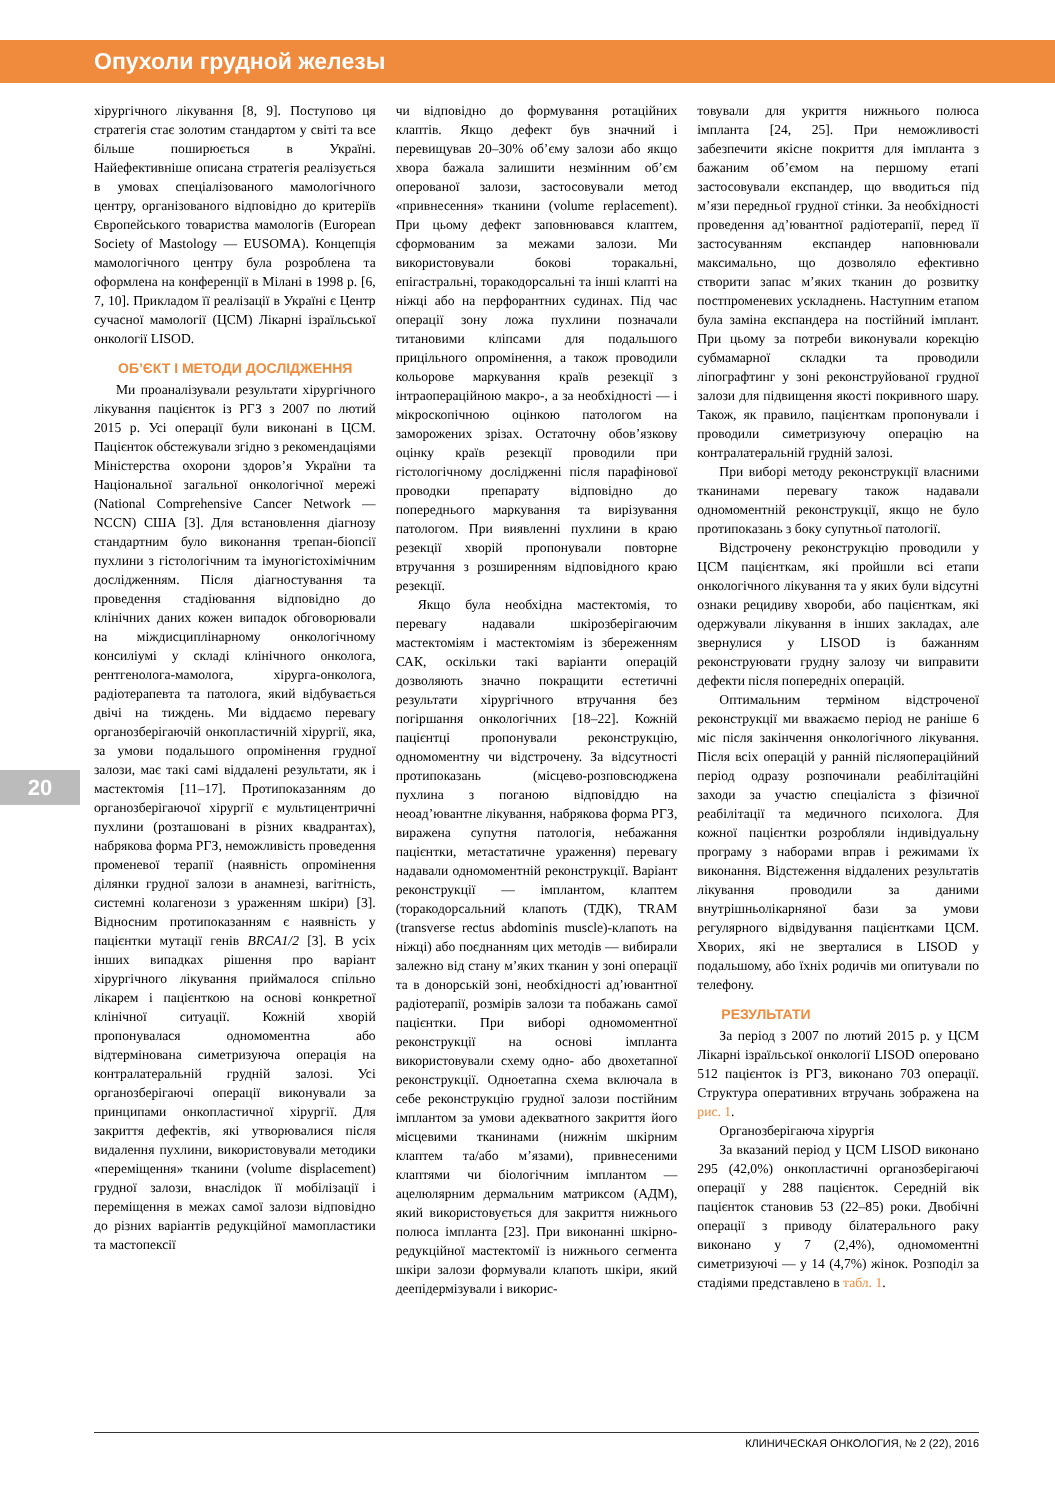Опухоли грудной железы
хірургічного лікування [8, 9]. Поступово ця стратегія стає золотим стандартом у світі та все більше поширюється в Україні. Найефективніше описана стратегія реалізується в умовах спеціалізованого мамологічного центру, організованого відповідно до критеріїв Європейського товариства мамологів (European Society of Mastology — EUSOMA). Концепція мамологічного центру була розроблена та оформлена на конференції в Мілані в 1998 р. [6, 7, 10]. Прикладом її реалізації в Україні є Центр сучасної мамології (ЦСМ) Лікарні ізраїльської онкології LISOD.
ОБ’ЄКТ І МЕТОДИ ДОСЛІДЖЕННЯ
Ми проаналізували результати хірургічного лікування пацієнток із РГЗ з 2007 по лютий 2015 р. Усі операції були виконані в ЦСМ. Пацієнток обстежували згідно з рекомендаціями Міністерства охорони здоров’я України та Національної загальної онкологічної мережі (National Comprehensive Cancer Network — NCCN) США [3]. Для встановлення діагнозу стандартним було виконання трепан-біопсії пухлини з гістологічним та імуногістохімічним дослідженням. Після діагностування та проведення стадіювання відповідно до клінічних даних кожен випадок обговорювали на міждисциплінарному онкологічному консиліумі у складі клінічного онколога, рентгенолога-мамолога, хірурга-онколога, радіотерапевта та патолога, який відбувається двічі на тиждень. Ми віддаємо перевагу органозберігаючій онкопластичній хірургії, яка, за умови подальшого опромінення грудної залози, має такі самі віддалені результати, як і мастектомія [11–17]. Протипоказанням до органозберігаючої хірургії є мультицентричні пухлини (розташовані в різних квадрантах), набрякова форма РГЗ, неможливість проведення променевої терапії (наявність опромінення ділянки грудної залози в анамнезі, вагітність, системні колагенози з ураженням шкіри) [3]. Відносним протипоказанням є наявність у пацієнтки мутації генів BRCA1/2 [3]. В усіх інших випадках рішення про варіант хірургічного лікування приймалося спільно лікарем і пацієнткою на основі конкретної клінічної ситуації. Кожній хворій пропонувалася одномоментна або відтермінована симетризуюча операція на контралатеральній грудній залозі. Усі органозберігаючі операції виконували за принципами онкопластичної хірургії. Для закриття дефектів, які утворювалися після видалення пухлини, використовували методики «переміщення» тканини (volume displacement) грудної залози, внаслідок її мобілізації і переміщення в межах самої залози відповідно до різних варіантів редукційної мамопластики та мастопексії
чи відповідно до формування ротаційних клаптів. Якщо дефект був значний і перевищував 20–30% об’єму залози або якщо хвора бажала залишити незмінним об’єм оперованої залози, застосовували метод «привнесення» тканини (volume replacement). При цьому дефект заповнювався клаптем, сформованим за межами залози. Ми використовували бокові торакальні, епігастральні, торакодорсальні та інші клапті на ніжці або на перфорантних судинах. Під час операції зону ложа пухлини позначали титановими кліпсами для подальшого прицільного опромінення, а також проводили кольорове маркування країв резекції з інтраопераційною макро-, а за необхідності — і мікроскопічною оцінкою патологом на заморожених зрізах. Остаточну обов’язкову оцінку країв резекції проводили при гістологічному дослідженні після парафінової проводки препарату відповідно до попереднього маркування та вирізування патологом. При виявленні пухлини в краю резекції хворій пропонували повторне втручання з розширенням відповідного краю резекції.
Якщо була необхідна мастектомія, то перевагу надавали шкірозберігаючим мастектоміям і мастектоміям із збереженням САК, оскільки такі варіанти операцій дозволяють значно покращити естетичні результати хірургічного втручання без погіршання онкологічних [18–22]. Кожній пацієнтці пропонували реконструкцію, одномоментну чи відстрочену. За відсутності протипоказань (місцево-розповсюджена пухлина з поганою відповіддю на неоад’ювантне лікування, набрякова форма РГЗ, виражена супутня патологія, небажання пацієнтки, метастатичне ураження) перевагу надавали одномоментній реконструкції. Варіант реконструкції — імплантом, клаптем (торакодорсальний клапоть (ТДК), TRAM (transverse rectus abdominis muscle)-клапоть на ніжці) або поєднанням цих методів — вибирали залежно від стану м’яких тканин у зоні операції та в донорській зоні, необхідності ад’ювантної радіотерапії, розмірів залози та побажань самої пацієнтки. При виборі одномоментної реконструкції на основі імпланта використовували схему одно- або двохетапної реконструкції. Одноетапна схема включала в себе реконструкцію грудної залози постійним імплантом за умови адекватного закриття його місцевими тканинами (нижнім шкірним клаптем та/або м’язами), привнесеними клаптями чи біологічним імплантом — ацелюлярним дермальним матриксом (АДМ), який використовується для закриття нижнього полюса імпланта [23]. При виконанні шкірно-редукційної мастектомії із нижнього сегмента шкіри залози формували клапоть шкіри, який деепідермізували і викорис-
товували для укриття нижнього полюса імпланта [24, 25]. При неможливості забезпечити якісне покриття для імпланта з бажаним об’ємом на першому етапі застосовували експандер, що вводиться під м’язи передньої грудної стінки. За необхідності проведення ад’ювантної радіотерапії, перед її застосуванням експандер наповнювали максимально, що дозволяло ефективно створити запас м’яких тканин до розвитку постпроменевих ускладнень. Наступним етапом була заміна експандера на постійний імплант. При цьому за потреби виконували корекцію субмамарної складки та проводили ліпографтинг у зоні реконструйованої грудної залози для підвищення якості покривного шару. Також, як правило, пацієнткам пропонували і проводили симетризуючу операцію на контралатеральній грудній залозі.
При виборі методу реконструкції власними тканинами перевагу також надавали одномоментній реконструкції, якщо не було протипоказань з боку супутньої патології.
Відстрочену реконструкцію проводили у ЦСМ пацієнткам, які пройшли всі етапи онкологічного лікування та у яких були відсутні ознаки рецидиву хвороби, або пацієнткам, які одержували лікування в інших закладах, але звернулися у LISOD із бажанням реконструювати грудну залозу чи виправити дефекти після попередніх операцій.
Оптимальним терміном відстроченої реконструкції ми вважаємо період не раніше 6 міс після закінчення онкологічного лікування. Після всіх операцій у ранній післяопераційний період одразу розпочинали реабілітаційні заходи за участю спеціаліста з фізичної реабілітації та медичного психолога. Для кожної пацієнтки розробляли індивідуальну програму з наборами вправ і режимами їх виконання. Відстеження віддалених результатів лікування проводили за даними внутрішньолікарняної бази за умови регулярного відвідування пацієнтками ЦСМ. Хворих, які не зверталися в LISOD у подальшому, або їхніх родичів ми опитували по телефону.
РЕЗУЛЬТАТИ
За період з 2007 по лютий 2015 р. у ЦСМ Лікарні ізраїльської онкології LISOD оперовано 512 пацієнток із РГЗ, виконано 703 операції. Структура оперативних втручань зображена на рис. 1.
Органозберігаюча хірургія
За вказаний період у ЦСМ LISOD виконано 295 (42,0%) онкопластичні органозберігаючі операції у 288 пацієнток. Середній вік пацієнток становив 53 (22–85) роки. Двобічні операції з приводу білатерального раку виконано у 7 (2,4%), одномоментні симетризуючі — у 14 (4,7%) жінок. Розподіл за стадіями представлено в табл. 1.
20
КЛИНИЧЕСКАЯ ОНКОЛОГИЯ, № 2 (22), 2016